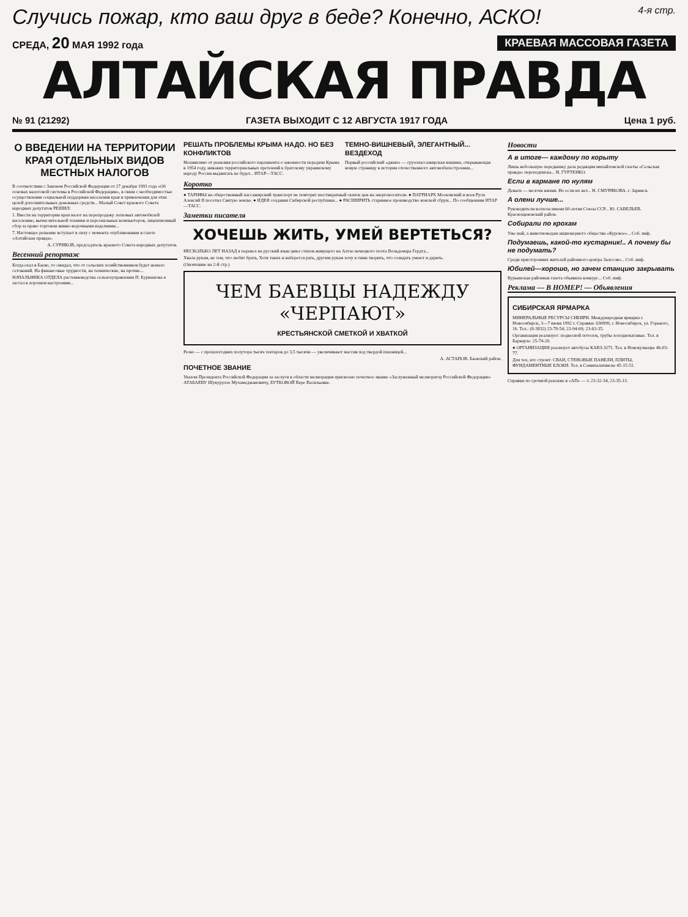Случись пожар, кто ваш друг в беде? Конечно, АСКО! 4-я стр.
СРЕДА, 20 МАЯ 1992 года КРАЕВАЯ МАССОВАЯ ГАЗЕТА
АЛТАЙСКАЯ ПРАВДА
№ 91 (21292) ГАЗЕТА ВЫХОДИТ С 12 АВГУСТА 1917 ГОДА Цена 1 руб.
О ВВЕДЕНИИ НА ТЕРРИТОРИИ КРАЯ ОТДЕЛЬНЫХ ВИДОВ МЕСТНЫХ НАЛОГОВ
В соответствии с Законом Российской Федерации от 27 декабря 1991 года «Об основах налоговой системы в Российской Федерации», в связи с необходимостью осуществления социальной поддержки населения края и привлечения для этих целей дополнительных денежных средств... Малый Совет краевого Совета народных депутатов РЕШИЛ:
1. Ввести на территории края налог на перепродажу легковых автомобилей населению, вычислительной техники и персональных компьютеров, лицензионный сбор за право торговли винно-водочными изделиями...
7. Настоящее решение вступает в силу с момента опубликования в газете «Алтайская правда».
А. СУРИКОВ, председатель краевого Совета народных депутатов.
Весенний репортаж
Когда ехал в Баево, то ожидал, что от сельских хозяйственников будет немало сетований. На финансовые трудности, на технические, на прочие...
НАЧАЛЬНИКА ОТДЕЛА растениеводства сельхозуправления П. Бурнашова я застал в хорошем настроении...
РЕШАТЬ ПРОБЛЕМЫ КРЫМА НАДО. НО БЕЗ КОНФЛИКТОВ
Независимо от решения российского парламента о законности передачи Крыма в 1954 году, никаких территориальных претензий к братскому украинскому народу Россия выдвигать не будет... ИТАР—ТАСС.
ТЕМНО-ВИШНЕВЫЙ, ЭЛЕГАНТНЫЙ... ВЕЗДЕХОД
Первый российский «джип» — грузопассажирская машина, открывающая новую страницу в истории отечественного автомобилестроения...
Коротко
● ТАРИФЫ на общественный пассажирский транспорт не повторят шестикратный скачок цен на энергоносители. ● ПАТРИАРХ Московский и всея Руси Алексий II посетил Святую землю. ● ИДЕЯ создания Сибирской республики... ● РАСШИРИТЬ старинное производство конской сбруи... По сообщениям ИТАР—ТАСС.
Заметки писателя
ХОЧЕШЬ ЖИТЬ, УМЕЙ ВЕРТЕТЬСЯ?
НЕСКОЛЬКО ЛЕТ НАЗАД я перевел на русский язык цикл стихов живущего на Алтае немецкого поэта Вольдемара Гердта...
Хвала рукам, не тем, что любят брать, Хотя таких и наберется рать, другим рукам хочу я гимн творить, что созидать умеют и дарить.
(Окончание на 2-й стр.)
ЧЕМ БАЕВЦЫ НАДЕЖДУ «ЧЕРПАЮТ»
КРЕСТЬЯНСКОЙ СМЕТКОЙ И ХВАТКОЙ
Резко — с прошлогодних полутора тысяч гектаров до 3,5 тысячи — увеличивают массив под твердой пшеницей...
А. АСТАПОВ. Баевский район.
ПОЧЕТНОЕ ЗВАНИЕ
Указом Президента Российской Федерации за заслуги в области мелиорации присвоено почетное звание «Заслуженный мелиоратор Российской Федерации» АТАБАЕВУ Шукурулле Мухамеджановичу, БУТКОВОЙ Вере Васильевне.
Новости
А в итоге— каждому по корыту
Лишь небольшую передышку дала редакции михайловской газеты «Сельская правда» переподписка... Н. ГУРТЕНКО.
Если в кармане по нулям
Деньги — мелочи жизни. Но если их нет... Н. СМУРЯКОВА. г. Заринск.
А олени лучше...
Руководители колхоза имени 60-летия Союза ССР... Ю. САВЕЛЬЕВ. Краснощековский район.
Собирали по крохам
Уже май, а животноводам акционерного общества «Курское»... Соб. инф.
Подумаешь, какой-то кустарник!.. А почему бы не подумать?
Среди присторонних жителей районного центра Залесово... Соб. инф.
Юбилей—хорошо, но зачем станцию закрывать
Курьинская районная газета объявила конкурс... Соб. инф.
Реклама — В НОМЕР! — Объявления
СИБИРСКАЯ ЯРМАРКА
МИНЕРАЛЬНЫЕ РЕСУРСЫ СИБИРИ. Международная ярмарка г. Новосибирск, 3—7 июня 1992 г. Справки: 630099, г. Новосибирск, ул. Горького, 16. Тел.: (8-3832) 23-78-54; 23-94-69; 23-63-35.
Организация реализует: подвесной потолок, трубы холоднокатаные. Тел. в Барнауле: 25-74-20.
● ОРГАНИЗАЦИЯ реализует автобусы КАВЗ-3271. Тел. в Новокузнецке 46-03-77.
Для тех, кто строит: СВАИ, СТЕНОВЫЕ ПАНЕЛИ, ПЛИТЫ, ФУНДАМЕНТНЫЕ БЛОКИ. Тел. в Семипалатинске 45-15-51.
Справки по срочной рекламе в «АП» — т. 23-32-34, 23-35-13.